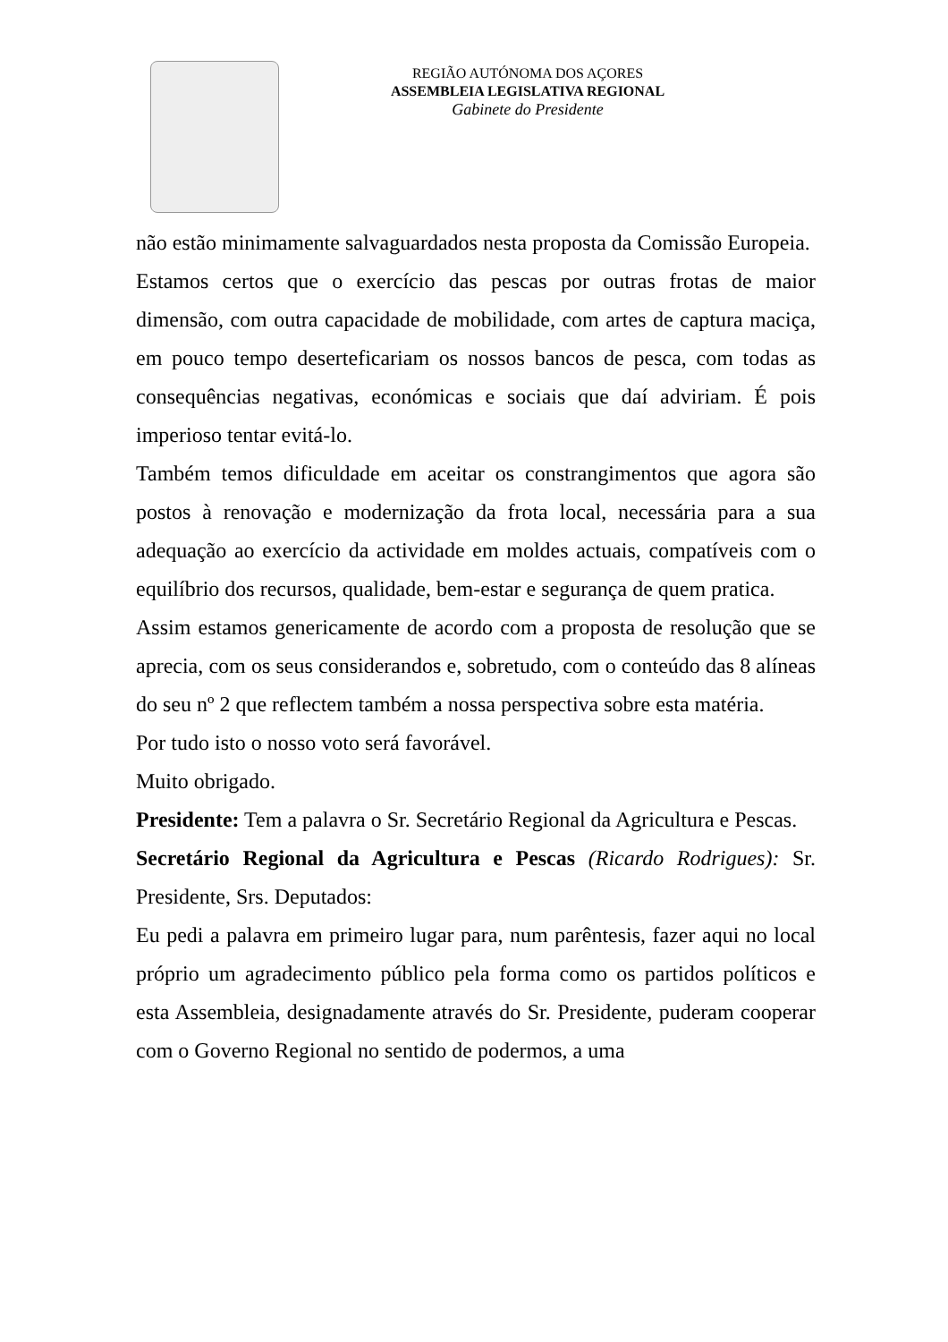REGIÃO AUTÓNOMA DOS AÇORES
ASSEMBLEIA LEGISLATIVA REGIONAL
Gabinete do Presidente
não estão minimamente salvaguardados nesta proposta da Comissão Europeia.
Estamos certos que o exercício das pescas por outras frotas de maior dimensão, com outra capacidade de mobilidade, com artes de captura maciça, em pouco tempo deserteficariam os nossos bancos de pesca, com todas as consequências negativas, económicas e sociais que daí adviriam. É pois imperioso tentar evitá-lo.
Também temos dificuldade em aceitar os constrangimentos que agora são postos à renovação e modernização da frota local, necessária para a sua adequação ao exercício da actividade em moldes actuais, compatíveis com o equilíbrio dos recursos, qualidade, bem-estar e segurança de quem pratica.
Assim estamos genericamente de acordo com a proposta de resolução que se aprecia, com os seus considerandos e, sobretudo, com o conteúdo das 8 alíneas do seu nº 2 que reflectem também a nossa perspectiva sobre esta matéria.
Por tudo isto o nosso voto será favorável.
Muito obrigado.
Presidente: Tem a palavra o Sr. Secretário Regional da Agricultura e Pescas.
Secretário Regional da Agricultura e Pescas (Ricardo Rodrigues): Sr. Presidente, Srs. Deputados:
Eu pedi a palavra em primeiro lugar para, num parêntesis, fazer aqui no local próprio um agradecimento público pela forma como os partidos políticos e esta Assembleia, designadamente através do Sr. Presidente, puderam cooperar com o Governo Regional no sentido de podermos, a uma